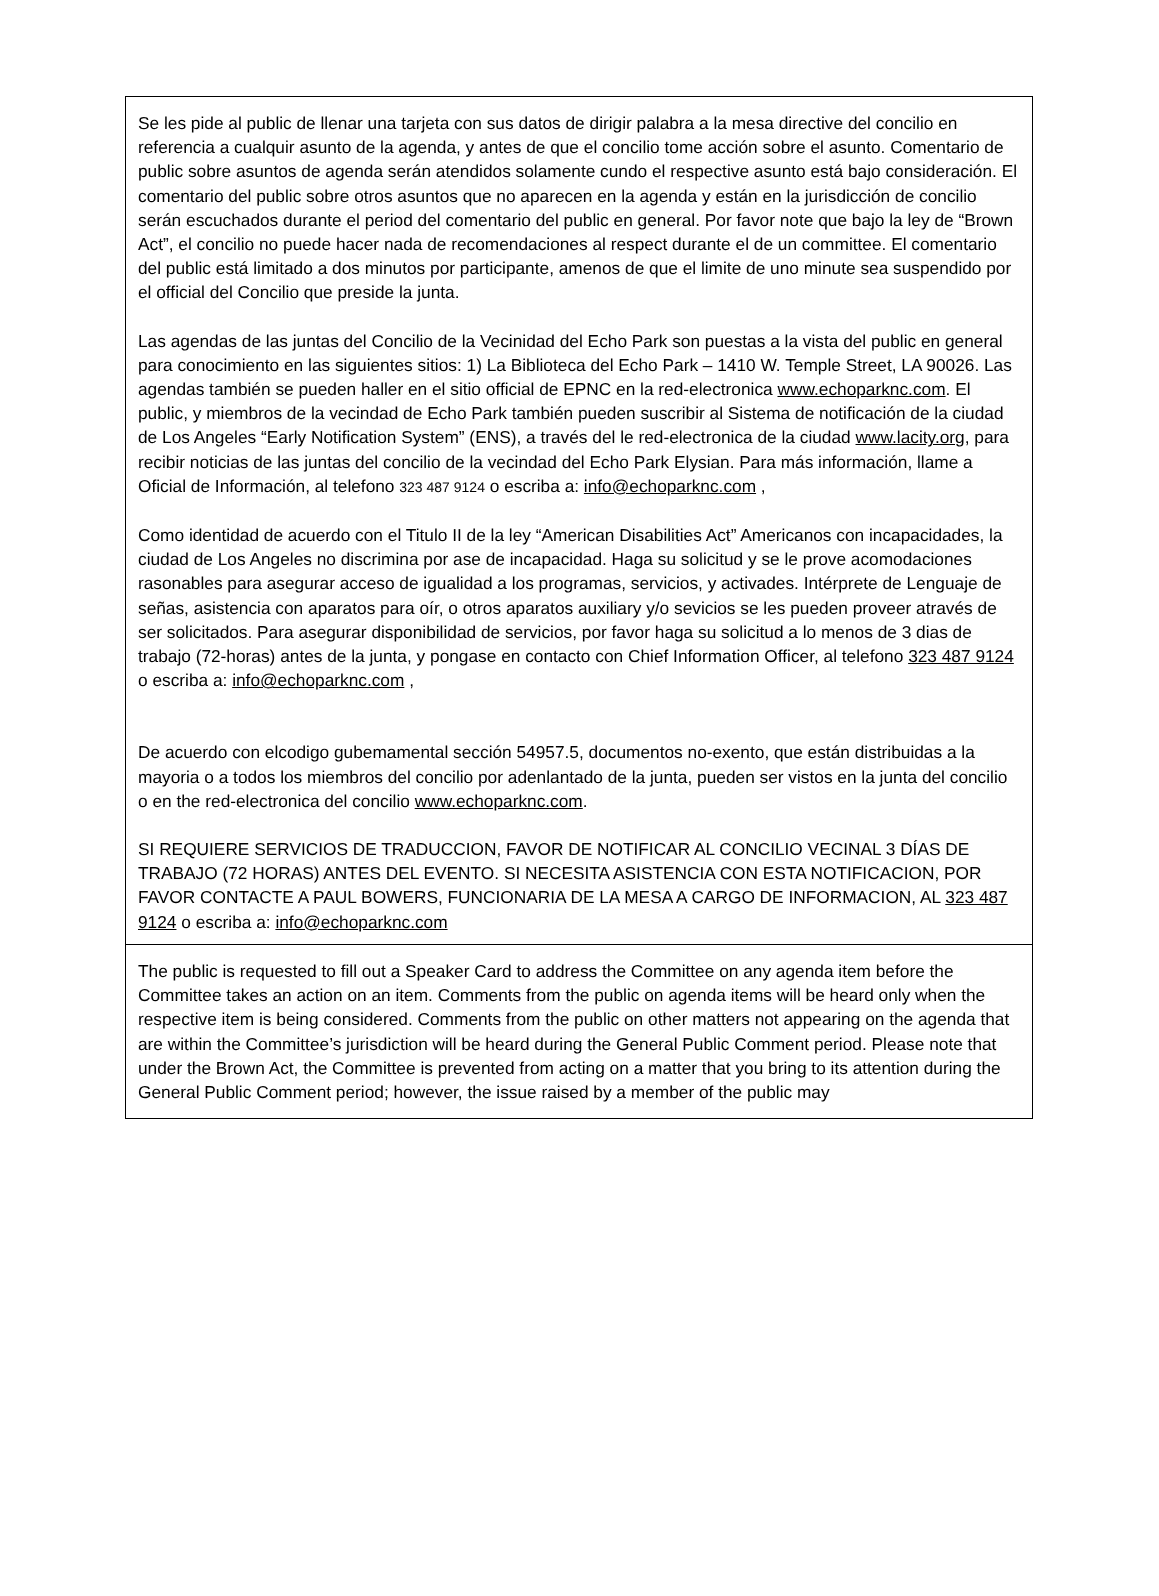Se les pide al public de llenar una tarjeta con sus datos de dirigir palabra a la mesa directive del concilio en referencia a cualquir asunto de la agenda, y antes de que el concilio tome acción sobre el asunto. Comentario de public sobre asuntos de agenda serán atendidos solamente cundo el respective asunto está bajo consideración. El comentario del public sobre otros asuntos que no aparecen en la agenda y están en la jurisdicción de concilio serán escuchados durante el period del comentario del public en general. Por favor note que bajo la ley de “Brown Act”, el concilio no puede hacer nada de recomendaciones al respect durante el de un committee. El comentario del public está limitado a dos minutos por participante, amenos de que el limite de uno minute sea suspendido por el official del Concilio que preside la junta.
Las agendas de las juntas del Concilio de la Vecinidad del Echo Park son puestas a la vista del public en general para conocimiento en las siguientes sitios: 1) La Biblioteca del Echo Park – 1410 W. Temple Street, LA 90026. Las agendas también se pueden haller en el sitio official de EPNC en la red-electronica www.echoparknc.com. El public, y miembros de la vecindad de Echo Park también pueden suscribir al Sistema de notificación de la ciudad de Los Angeles “Early Notification System” (ENS), a través del le red-electronica de la ciudad www.lacity.org, para recibir noticias de las juntas del concilio de la vecindad del Echo Park Elysian. Para más información, llame a Oficial de Información, al telefono 323 487 9124 o escriba a: info@echoparknc.com ,
Como identidad de acuerdo con el Titulo II de la ley “American Disabilities Act” Americanos con incapacidades, la ciudad de Los Angeles no discrimina por ase de incapacidad. Haga su solicitud y se le prove acomodaciones rasonables para asegurar acceso de igualidad a los programas, servicios, y activades. Intérprete de Lenguaje de señas, asistencia con aparatos para oír, o otros aparatos auxiliary y/o sevicios se les pueden proveer através de ser solicitados. Para asegurar disponibilidad de servicios, por favor haga su solicitud a lo menos de 3 dias de trabajo (72-horas) antes de la junta, y pongase en contacto con Chief Information Officer, al telefono 323 487 9124 o escriba a: info@echoparknc.com ,
De acuerdo con elcodigo gubemamental sección 54957.5, documentos no-exento, que están distribuidas a la mayoria o a todos los miembros del concilio por adenlantado de la junta, pueden ser vistos en la junta del concilio o en the red-electronica del concilio www.echoparknc.com.
SI REQUIERE SERVICIOS DE TRADUCCION, FAVOR DE NOTIFICAR AL CONCILIO VECINAL 3 DÍAS DE TRABAJO (72 HORAS) ANTES DEL EVENTO. SI NECESITA ASISTENCIA CON ESTA NOTIFICACION, POR FAVOR CONTACTE A PAUL BOWERS, FUNCIONARIA DE LA MESA A CARGO DE INFORMACION, AL 323 487 9124 o escriba a: info@echoparknc.com
The public is requested to fill out a Speaker Card to address the Committee on any agenda item before the Committee takes an action on an item. Comments from the public on agenda items will be heard only when the respective item is being considered. Comments from the public on other matters not appearing on the agenda that are within the Committee’s jurisdiction will be heard during the General Public Comment period. Please note that under the Brown Act, the Committee is prevented from acting on a matter that you bring to its attention during the General Public Comment period; however, the issue raised by a member of the public may